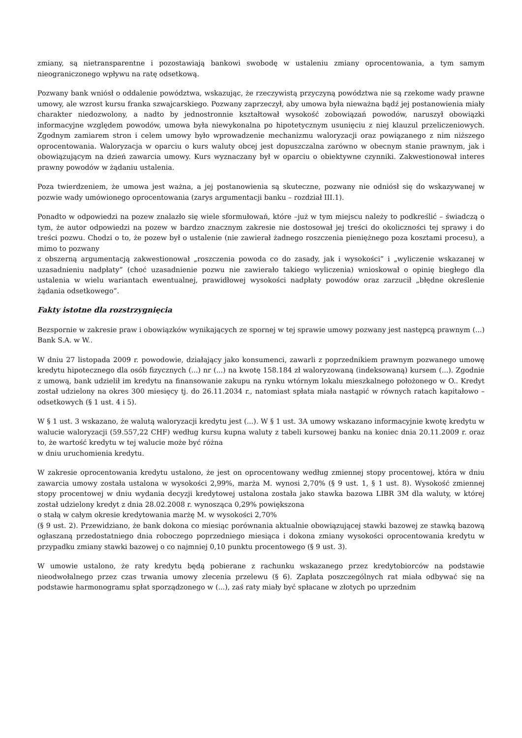zmiany, są nietransparentne i pozostawiają bankowi swobodę w ustaleniu zmiany oprocentowania, a tym samym nieograniczonego wpływu na ratę odsetkową.
Pozwany bank wniósł o oddalenie powództwa, wskazując, że rzeczywistą przyczyną powództwa nie są rzekome wady prawne umowy, ale wzrost kursu franka szwajcarskiego. Pozwany zaprzeczył, aby umowa była nieważna bądź jej postanowienia miały charakter niedozwolony, a nadto by jednostronnie kształtował wysokość zobowiązań powodów, naruszył obowiązki informacyjne względem powodów, umowa była niewykonalna po hipotetycznym usunięciu z niej klauzul przeliczeniowych. Zgodnym zamiarem stron i celem umowy było wprowadzenie mechanizmu waloryzacji oraz powiązanego z nim niższego oprocentowania. Waloryzacja w oparciu o kurs waluty obcej jest dopuszczalna zarówno w obecnym stanie prawnym, jak i obowiązującym na dzień zawarcia umowy. Kurs wyznaczany był w oparciu o obiektywne czynniki. Zakwestionował interes prawny powodów w żądaniu ustalenia.
Poza twierdzeniem, że umowa jest ważna, a jej postanowienia są skuteczne, pozwany nie odniósł się do wskazywanej w pozwie wady umówionego oprocentowania (zarys argumentacji banku – rozdział III.1).
Ponadto w odpowiedzi na pozew znalazło się wiele sformułowań, które –już w tym miejscu należy to podkreślić – świadczą o tym, że autor odpowiedzi na pozew w bardzo znacznym zakresie nie dostosował jej treści do okoliczności tej sprawy i do treści pozwu. Chodzi o to, że pozew był o ustalenie (nie zawierał żadnego roszczenia pieniężnego poza kosztami procesu), a mimo to pozwany
z obszerną argumentacją zakwestionował „roszczenia powoda co do zasady, jak i wysokości” i „wyliczenie wskazanej w uzasadnieniu nadpłaty” (choć uzasadnienie pozwu nie zawierało takiego wyliczenia) wnioskował o opinię biegłego dla ustalenia w wielu wariantach ewentualnej, prawidłowej wysokości nadpłaty powodów oraz zarzucił „błędne określenie żądania odsetkowego”.
Fakty istotne dla rozstrzygnięcia
Bezspornie w zakresie praw i obowiązków wynikających ze spornej w tej sprawie umowy pozwany jest następcą prawnym (...) Bank S.A. w W..
W dniu 27 listopada 2009 r. powodowie, działający jako konsumenci, zawarli z poprzednikiem prawnym pozwanego umowę kredytu hipotecznego dla osób fizycznych (...) nr (...) na kwotę 158.184 zł waloryzowaną (indeksowaną) kursem (...). Zgodnie z umową, bank udzielił im kredytu na finansowanie zakupu na rynku wtórnym lokalu mieszkalnego położonego w O.. Kredyt został udzielony na okres 300 miesięcy tj. do 26.11.2034 r., natomiast spłata miała nastąpić w równych ratach kapitałowo – odsetkowych (§ 1 ust. 4 i 5).
W § 1 ust. 3 wskazano, że walutą waloryzacji kredytu jest (...). W § 1 ust. 3A umowy wskazano informacyjnie kwotę kredytu w walucie waloryzacji (59.557,22 CHF) według kursu kupna waluty z tabeli kursowej banku na koniec dnia 20.11.2009 r. oraz to, że wartość kredytu w tej walucie może być różna
w dniu uruchomienia kredytu.
W zakresie oprocentowania kredytu ustalono, że jest on oprocentowany według zmiennej stopy procentowej, która w dniu zawarcia umowy została ustalona w wysokości 2,99%, marża M. wynosi 2,70% (§ 9 ust. 1, § 1 ust. 8). Wysokość zmiennej stopy procentowej w dniu wydania decyzji kredytowej ustalona została jako stawka bazowa LIBR 3M dla waluty, w której został udzielony kredyt z dnia 28.02.2008 r. wynosząca 0,29% powiększona
o stałą w całym okresie kredytowania marżę M. w wysokości 2,70%
(§ 9 ust. 2). Przewidziano, że bank dokona co miesiąc porównania aktualnie obowiązującej stawki bazowej ze stawką bazową ogłaszaną przedostatniego dnia roboczego poprzedniego miesiąca i dokona zmiany wysokości oprocentowania kredytu w przypadku zmiany stawki bazowej o co najmniej 0,10 punktu procentowego (§ 9 ust. 3).
W umowie ustalono, że raty kredytu będą pobierane z rachunku wskazanego przez kredytobiorców na podstawie nieodwołalnego przez czas trwania umowy zlecenia przelewu (§ 6). Zapłata poszczególnych rat miała odbywać się na podstawie harmonogramu spłat sporządzonego w (...), zaś raty miały być spłacane w złotych po uprzednim